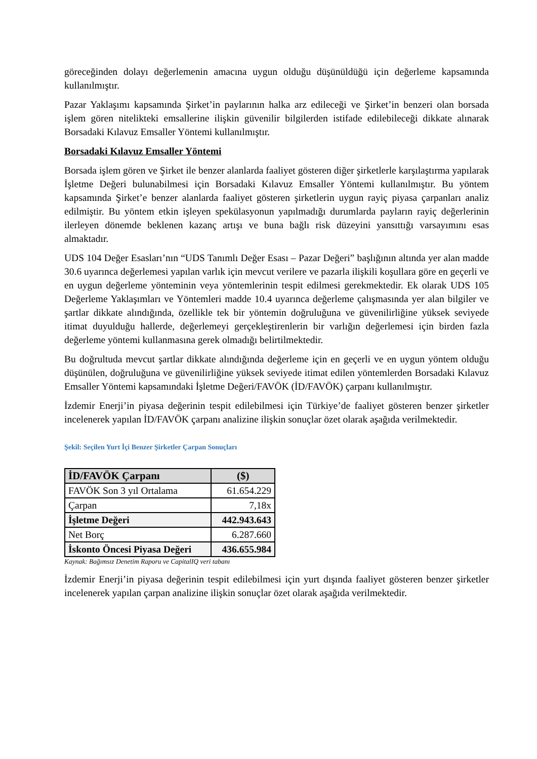göreceğinden dolayı değerlemenin amacına uygun olduğu düşünüldüğü için değerleme kapsamında kullanılmıştır.
Pazar Yaklaşımı kapsamında Şirket’in paylarının halka arz edileceği ve Şirket’in benzeri olan borsada işlem gören nitelikteki emsallerine ilişkin güvenilir bilgilerden istifade edilebileceği dikkate alınarak Borsadaki Kılavuz Emsaller Yöntemi kullanılmıştır.
Borsadaki Kılavuz Emsaller Yöntemi
Borsada işlem gören ve Şirket ile benzer alanlarda faaliyet gösteren diğer şirketlerle karşılaştırma yapılarak İşletme Değeri bulunabilmesi için Borsadaki Kılavuz Emsaller Yöntemi kullanılmıştır. Bu yöntem kapsamında Şirket’e benzer alanlarda faaliyet gösteren şirketlerin uygun rayiç piyasa çarpanları analiz edilmiştir. Bu yöntem etkin işleyen spekülasyonun yapılmadığı durumlarda payların rayiç değerlerinin ilerleyen dönemde beklenen kazanç artışı ve buna bağlı risk düzeyini yansıttığı varsayımını esas almaktadır.
UDS 104 Değer Esasları’nın “UDS Tanımlı Değer Esası – Pazar Değeri” başlığının altında yer alan madde 30.6 uyarınca değerlemesi yapılan varlık için mevcut verilere ve pazarla ilişkili koşullara göre en geçerli ve en uygun değerleme yönteminin veya yöntemlerinin tespit edilmesi gerekmektedir. Ek olarak UDS 105 Değerleme Yaklaşımları ve Yöntemleri madde 10.4 uyarınca değerleme çalışmasında yer alan bilgiler ve şartlar dikkate alındığında, özellikle tek bir yöntemin doğruluğuna ve güvenilirliğine yüksek seviyede itimat duyulduğu hallerde, değerlemeyi gerçekleştirenlerin bir varlığın değerlemesi için birden fazla değerleme yöntemi kullanmasına gerek olmadığı belirtilmektedir.
Bu doğrultuda mevcut şartlar dikkate alındığında değerleme için en geçerli ve en uygun yöntem olduğu düşünülen, doğruluğuna ve güvenilirliğine yüksek seviyede itimat edilen yöntemlerden Borsadaki Kılavuz Emsaller Yöntemi kapsamındaki İşletme Değeri/FAVÖK (İD/FAVÖK) çarpanı kullanılmıştır.
İzdemir Enerji’in piyasa değerinin tespit edilebilmesi için Türkiye’de faaliyet gösteren benzer şirketler incelenerek yapılan İD/FAVÖK çarpanı analizine ilişkin sonuçlar özet olarak aşağıda verilmektedir.
Şekil: Seçilen Yurt İçi Benzer Şirketler Çarpan Sonuçları
| İD/FAVÖK Çarpanı | ($) |
| --- | --- |
| FAVÖK Son 3 yıl Ortalama | 61.654.229 |
| Çarpan | 7,18x |
| İşletme Değeri | 442.943.643 |
| Net Borç | 6.287.660 |
| İskonto Öncesi Piyasa Değeri | 436.655.984 |
Kaynak: Bağımsız Denetim Raporu ve CapitalIQ veri tabanı
İzdemir Enerji’in piyasa değerinin tespit edilebilmesi için yurt dışında faaliyet gösteren benzer şirketler incelenerek yapılan çarpan analizine ilişkin sonuçlar özet olarak aşağıda verilmektedir.